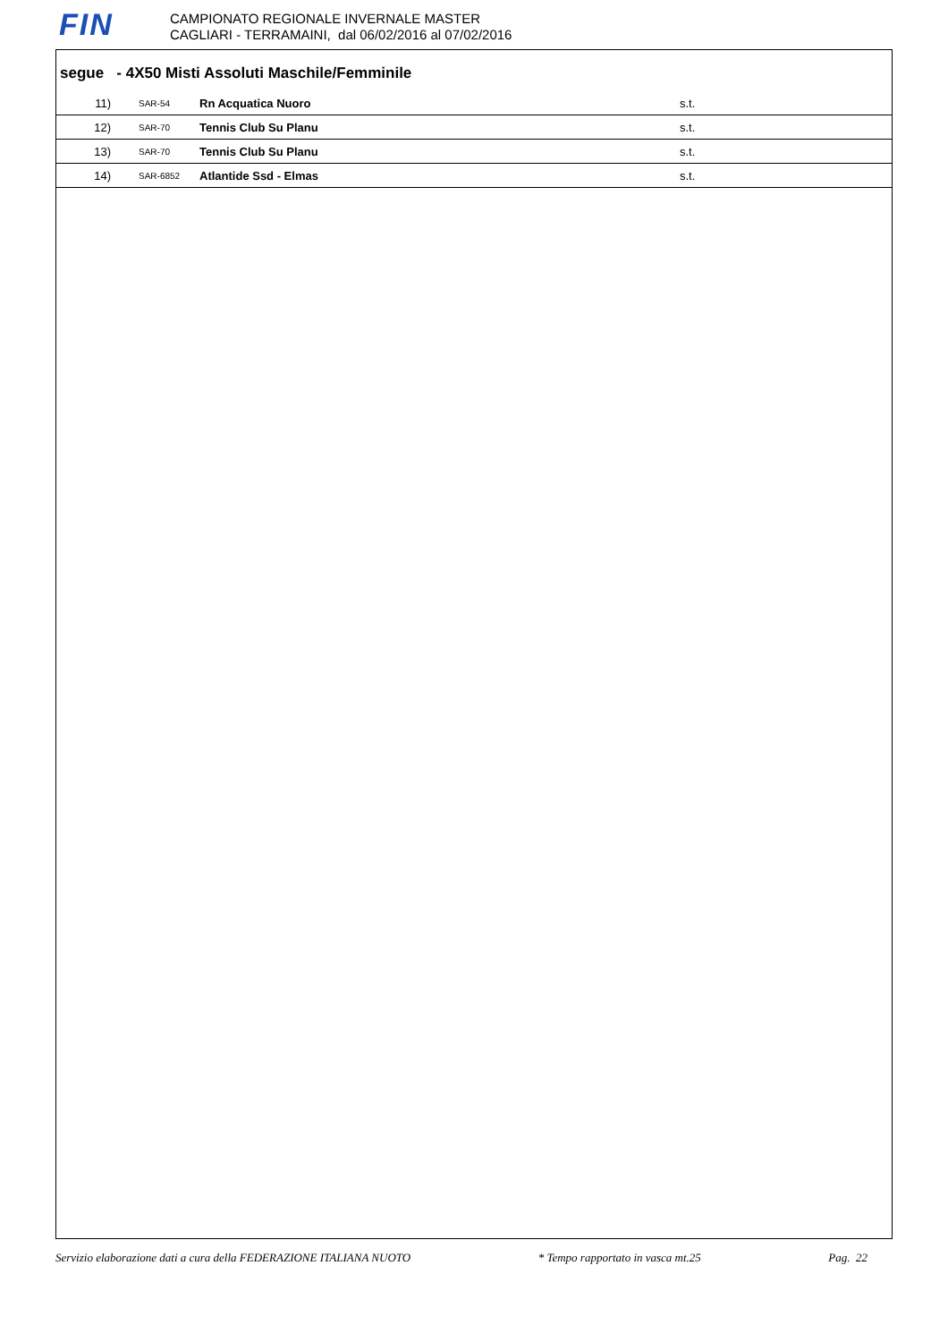FIN
CAMPIONATO REGIONALE INVERNALE MASTER
CAGLIARI - TERRAMAINI, dal 06/02/2016 al 07/02/2016
segue - 4X50 Misti Assoluti Maschile/Femminile
| 11) | SAR-54 | Rn Acquatica Nuoro | s.t. |
| 12) | SAR-70 | Tennis Club Su Planu | s.t. |
| 13) | SAR-70 | Tennis Club Su Planu | s.t. |
| 14) | SAR-6852 | Atlantide Ssd - Elmas | s.t. |
Servizio elaborazione dati a cura della FEDERAZIONE ITALIANA NUOTO * Tempo rapportato in vasca mt.25 Pag. 22